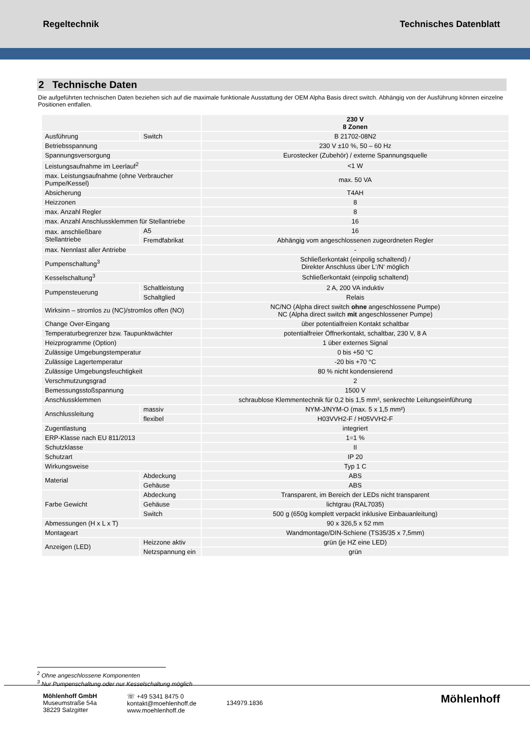Regeltechnik Technisches Datenblatt
2 Technische Daten
Die aufgeführten technischen Daten beziehen sich auf die maximale funktionale Ausstattung der OEM Alpha Basis direct switch. Abhängig von der Ausführung können einzelne Positionen entfallen.
| | | 230 V 8 Zonen |
| Ausführung | Switch | B 21702-08N2 |
| Betriebsspannung | | 230 V ±10 %, 50 – 60 Hz |
| Spannungsversorgung | | Eurostecker (Zubehör) / externe Spannungsquelle |
| Leistungsaufnahme im Leerlauf<sup>2</sup> | | <1 W |
| max. Leistungsaufnahme (ohne Verbraucher Pumpe/Kessel) | | max. 50 VA |
| Absicherung | | T4AH |
| Heizzonen | | 8 |
| max. Anzahl Regler | | 8 |
| max. Anzahl Anschlussklemmen für Stellantriebe | | 16 |
| max. anschließbare Stellantriebe | A5 | 16 |
| | Fremdfabrikat | Abhängig vom angeschlossenen zugeordneten Regler |
| max. Nennlast aller Antriebe | | - |
| Pumpenschaltung<sup>3</sup> | | Schließerkontakt (einpolig schaltend) / Direkter Anschluss über L‘/N‘ möglich |
| Kesselschaltung<sup>3</sup> | | Schließerkontakt (einpolig schaltend) |
| Pumpensteuerung | Schaltleistung | 2 A, 200 VA induktiv |
| | Schaltglied | Relais |
| Wirksinn – stromlos zu (NC)/stromlos offen (NO) | | NC/NO (Alpha direct switch ohne angeschlossene Pumpe) NC (Alpha direct switch mit angeschlossener Pumpe) |
| Change Over-Eingang | | über potentialfreien Kontakt schaltbar |
| Temperaturbegrenzer bzw. Taupunktwächter | | potentialfreier Öffnerkontakt, schaltbar, 230 V, 8 A |
| Heizprogramme (Option) | | 1 über externes Signal |
| Zulässige Umgebungstemperatur | | 0 bis +50 °C |
| Zulässige Lagertemperatur | | -20 bis +70 °C |
| Zulässige Umgebungsfeuchtigkeit | | 80 % nicht kondensierend |
| Verschmutzungsgrad | | 2 |
| Bemessungsstoßspannung | | 1500 V |
| Anschlussklemmen | | schraublose Klemmentechnik für 0,2 bis 1,5 mm², senkrechte Leitungseinführung |
| Anschlussleitung | massiv | NYM-J/NYM-O (max. 5 x 1,5 mm²) |
| | flexibel | H03VVH2-F / H05VVH2-F |
| Zugentlastung | | integriert |
| ERP-Klasse nach EU 811/2013 | | 1=1 % |
| Schutzklasse | | II |
| Schutzart | | IP 20 |
| Wirkungsweise | | Typ 1 C |
| Material | Abdeckung | ABS |
| | Gehäuse | ABS |
| Farbe Gewicht | Abdeckung | Transparent, im Bereich der LEDs nicht transparent |
| | Gehäuse | lichtgrau (RAL7035) |
| | Switch | 500 g (650g komplett verpackt inklusive Einbauanleitung) |
| Abmessungen (H x L x T) | | 90 x 326,5 x 52 mm |
| Montageart | | Wandmontage/DIN-Schiene (TS35/35 x 7,5mm) |
| Anzeigen (LED) | Heizzone aktiv | grün (je HZ eine LED) |
| | Netzspannung ein | grün |
<sup>2</sup> Ohne angeschlossene Komponenten
<sup>3</sup> Nur Pumpenschaltung oder nur Kesselschaltung möglich
Möhlenhoff GmbH
Museumstraße 54a
38229 Salzgitter
☏ +49 5341 8475 0
kontakt@moehlenhoff.de
www.moehlenhoff.de
134979.1836
Möhlenhoff